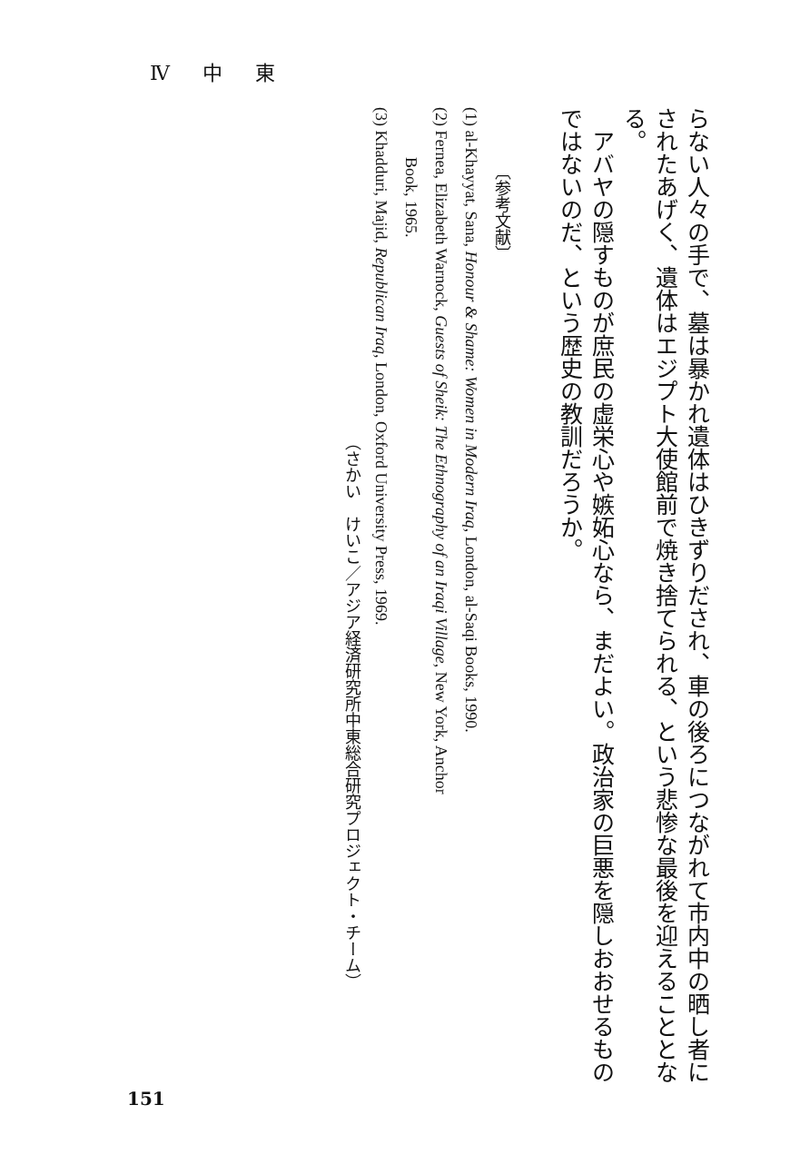Ⅳ 中 東
らない人々の手で、墓は暴かれ遺体はひきずりだされ、車の後ろにつながれて市内中の晒し者に
されたあげく、遺体はエジプト大使館前で焼き捨てられる、という悲惨な最後を迎えることとな
る。
　アバヤの隠すものが庶民の虚栄心や嫉妬心なら、まだよい。政治家の巨悪を隠しおおせるもの
ではないのだ、という歴史の教訓だろうか。
〔参考文献〕
(1) al-Khayyat, Sana, Honour & Shame: Women in Modern Iraq, London, al-Saqi Books, 1990.
(2) Fernea, Elizabeth Warnock, Guests of Sheik: The Ethnography of an Iraqi Village, New York, Anchor
Book, 1965.
(3) Khadduri, Majid, Republican Iraq, London, Oxford University Press, 1969.
（さかい　けいこ／アジア経済研究所中東総合研究プロジェクト・チーム）
151